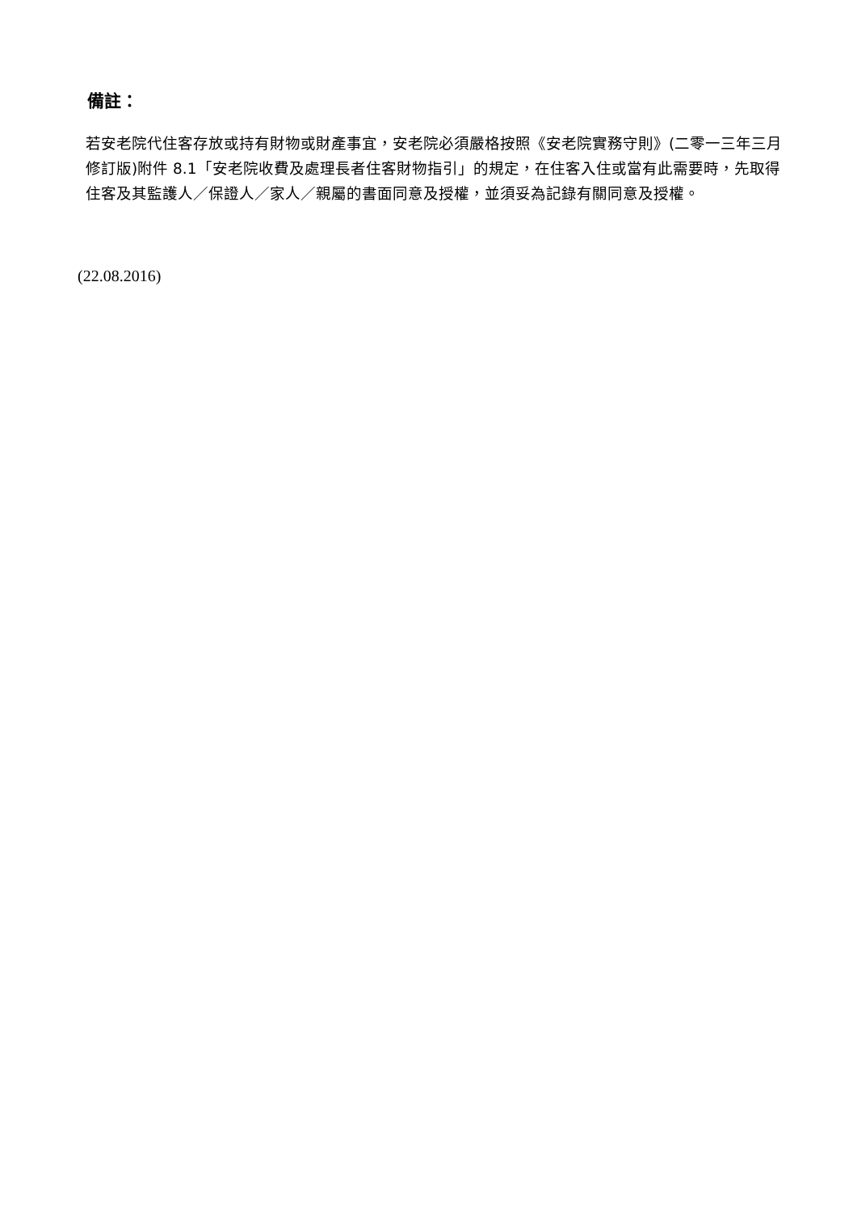備註：
若安老院代住客存放或持有財物或財產事宜，安老院必須嚴格按照《安老院實務守則》(二零一三年三月修訂版)附件 8.1「安老院收費及處理長者住客財物指引」的規定，在住客入住或當有此需要時，先取得住客及其監護人／保證人／家人／親屬的書面同意及授權，並須妥為記錄有關同意及授權。
(22.08.2016)